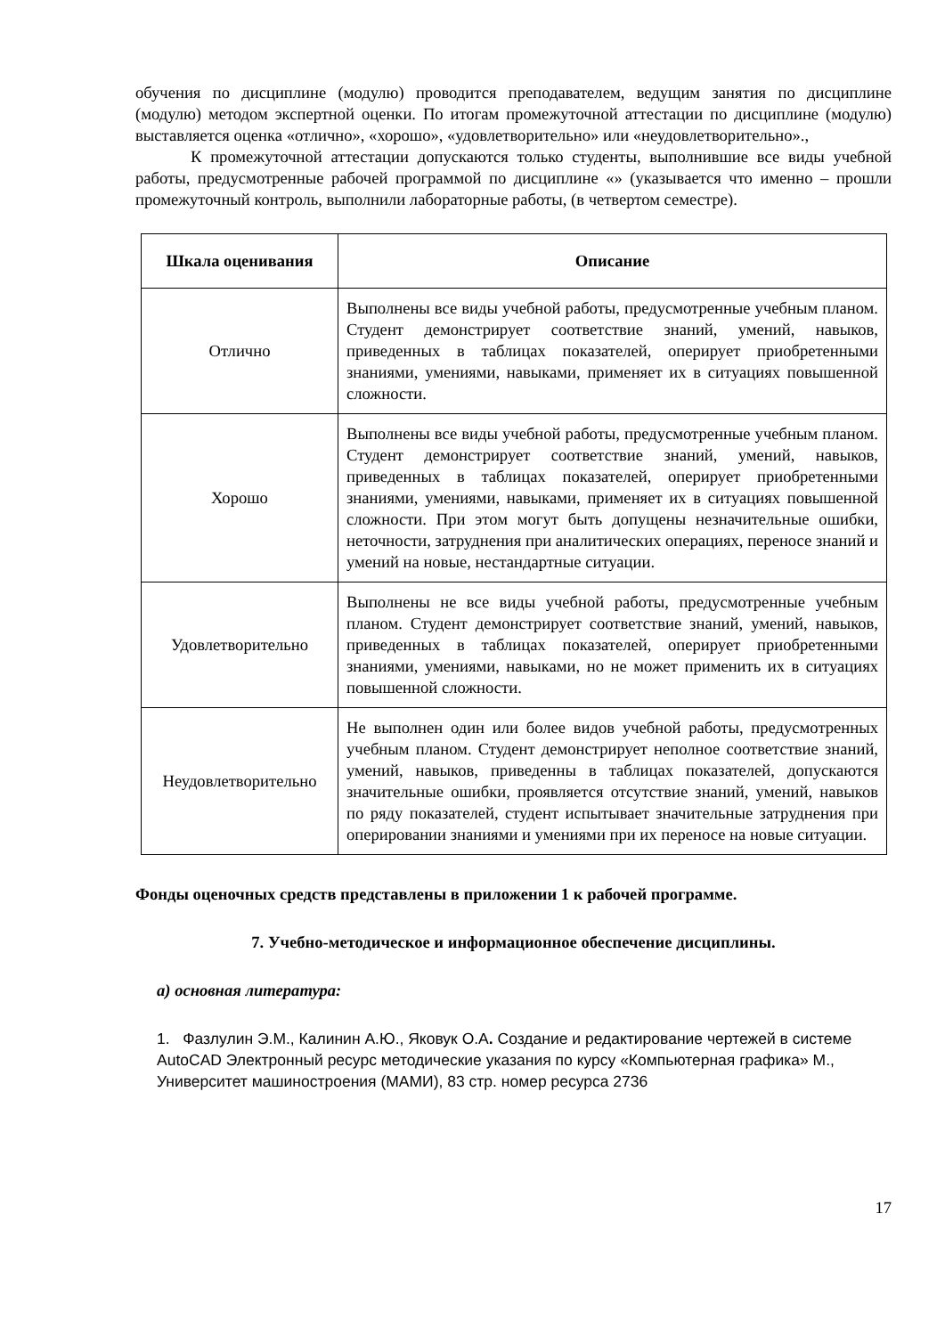обучения по дисциплине (модулю) проводится преподавателем, ведущим занятия по дисциплине (модулю) методом экспертной оценки. По итогам промежуточной аттестации по дисциплине (модулю) выставляется оценка «отлично», «хорошо», «удовлетворительно» или «неудовлетворительно».,
К промежуточной аттестации допускаются только студенты, выполнившие все виды учебной работы, предусмотренные рабочей программой по дисциплине «» (указывается что именно – прошли промежуточный контроль, выполнили лабораторные работы, (в четвертом семестре).
| Шкала оценивания | Описание |
| --- | --- |
| Отлично | Выполнены все виды учебной работы, предусмотренные учебным планом. Студент демонстрирует соответствие знаний, умений, навыков, приведенных в таблицах показателей, оперирует приобретенными знаниями, умениями, навыками, применяет их в ситуациях повышенной сложности. |
| Хорошо | Выполнены все виды учебной работы, предусмотренные учебным планом. Студент демонстрирует соответствие знаний, умений, навыков, приведенных в таблицах показателей, оперирует приобретенными знаниями, умениями, навыками, применяет их в ситуациях повышенной сложности. При этом могут быть допущены незначительные ошибки, неточности, затруднения при аналитических операциях, переносе знаний и умений на новые, нестандартные ситуации. |
| Удовлетворительно | Выполнены не все виды учебной работы, предусмотренные учебным планом. Студент демонстрирует соответствие знаний, умений, навыков, приведенных в таблицах показателей, оперирует приобретенными знаниями, умениями, навыками, но не может применить их в ситуациях повышенной сложности. |
| Неудовлетворительно | Не выполнен один или более видов учебной работы, предусмотренных учебным планом. Студент демонстрирует неполное соответствие знаний, умений, навыков, приведенны в таблицах показателей, допускаются значительные ошибки, проявляется отсутствие знаний, умений, навыков по ряду показателей, студент испытывает значительные затруднения при оперировании знаниями и умениями при их переносе на новые ситуации. |
Фонды оценочных средств представлены в приложении 1 к рабочей программе.
7. Учебно-методическое и информационное обеспечение дисциплины.
а) основная литература:
1. Фазлулин Э.М., Калинин А.Ю., Яковук О.А. Создание и редактирование чертежей в системе AutoCAD Электронный ресурс методические указания по курсу «Компьютерная графика» М., Университет машиностроения (МАМИ), 83 стр. номер ресурса 2736
17